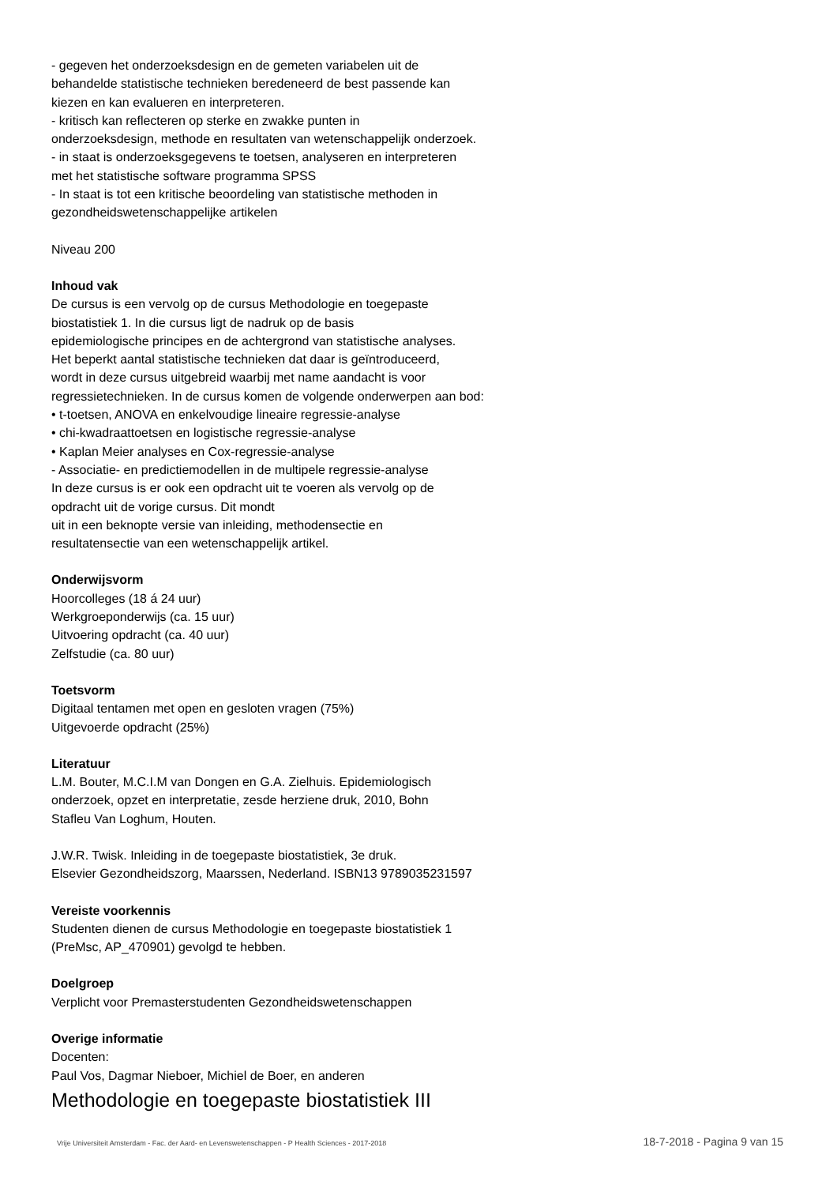- gegeven het onderzoeksdesign en de gemeten variabelen uit de
behandelde statistische technieken beredeneerd de best passende kan
kiezen en kan evalueren en interpreteren.
- kritisch kan reflecteren op sterke en zwakke punten in
onderzoeksdesign, methode en resultaten van wetenschappelijk onderzoek.
- in staat is onderzoeksgegevens te toetsen, analyseren en interpreteren
met het statistische software programma SPSS
- In staat is tot een kritische beoordeling van statistische methoden in
gezondheidswetenschappelijke artikelen
Niveau 200
Inhoud vak
De cursus is een vervolg op de cursus Methodologie en toegepaste
biostatistiek 1. In die cursus ligt de nadruk op de basis
epidemiologische principes en de achtergrond van statistische analyses.
Het beperkt aantal statistische technieken dat daar is geïntroduceerd,
wordt in deze cursus uitgebreid waarbij met name aandacht is voor
regressietechnieken. In de cursus komen de volgende onderwerpen aan bod:
• t-toetsen, ANOVA en enkelvoudige lineaire regressie-analyse
• chi-kwadraattoetsen en logistische regressie-analyse
• Kaplan Meier analyses en Cox-regressie-analyse
- Associatie- en predictiemodellen in de multipele regressie-analyse
In deze cursus is er ook een opdracht uit te voeren als vervolg op de
opdracht uit de vorige cursus. Dit mondt
uit in een beknopte versie van inleiding, methodensectie en
resultatensectie van een wetenschappelijk artikel.
Onderwijsvorm
Hoorcolleges (18 á 24 uur)
Werkgroeponderwijs (ca. 15 uur)
Uitvoering opdracht (ca. 40 uur)
Zelfstudie (ca. 80 uur)
Toetsvorm
Digitaal tentamen met open en gesloten vragen (75%)
Uitgevoerde opdracht (25%)
Literatuur
L.M. Bouter, M.C.I.M van Dongen en G.A. Zielhuis. Epidemiologisch
onderzoek, opzet en interpretatie, zesde herziene druk, 2010, Bohn
Stafleu Van Loghum, Houten.
J.W.R. Twisk. Inleiding in de toegepaste biostatistiek, 3e druk.
Elsevier Gezondheidszorg, Maarssen, Nederland. ISBN13 9789035231597
Vereiste voorkennis
Studenten dienen de cursus Methodologie en toegepaste biostatistiek 1
(PreMsc, AP_470901) gevolgd te hebben.
Doelgroep
Verplicht voor Premasterstudenten Gezondheidswetenschappen
Overige informatie
Docenten:
Paul Vos, Dagmar Nieboer, Michiel de Boer, en anderen
Methodologie en toegepaste biostatistiek III
Vrije Universiteit Amsterdam - Fac. der Aard- en Levenswetenschappen - P Health Sciences - 2017-2018 18-7-2018 - Pagina 9 van 15